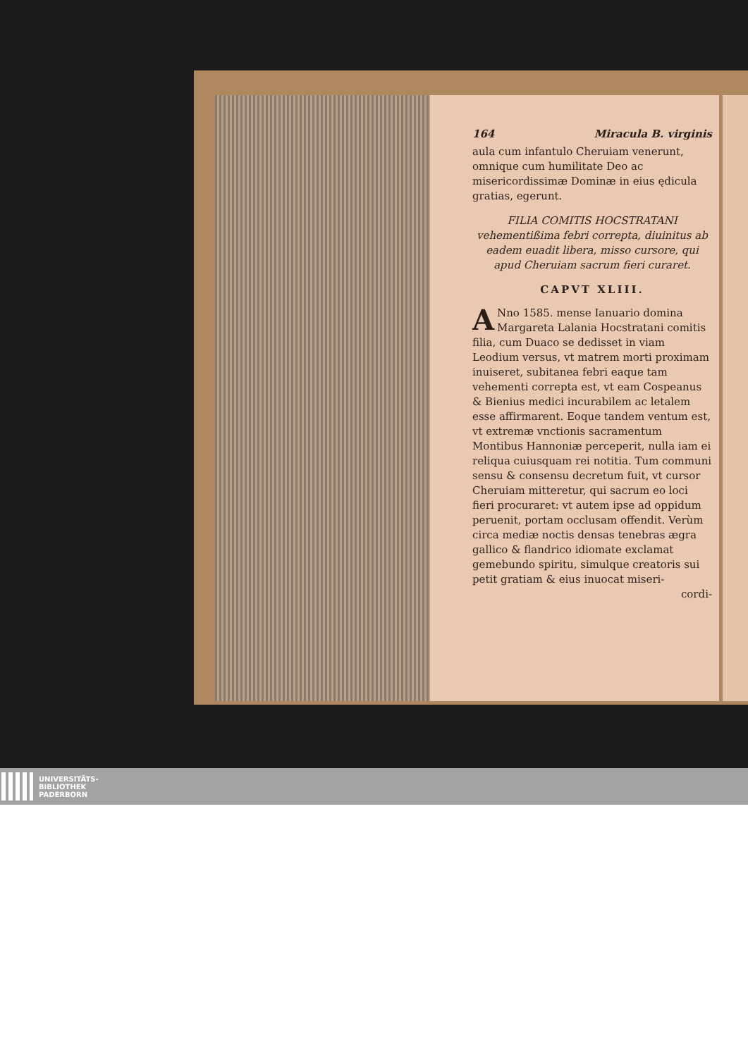164 Miracula B. virginis
aula cum infantulo Cheruiam venerunt, omnique cum humilitate Deo ac misericordissimæ Dominæ in eius ędicula gratias, egerunt.
FILIA COMITIS HOCSTRATANI vehementißima febri correpta, diuinitus ab eadem euadit libera, misso cursore, qui apud Cheruiam sacrum fieri curaret.
CAPVT XLIII.
ANno 1585. mense Ianuario domina Margareta Lalania Hocstratani comitis filia, cum Duaco se dedisset in viam Leodium versus, vt matrem morti proximam inuiseret, subitanea febri eaque tam vehementi correpta est, vt eam Cospeanus & Bienius medici incurabilem ac letalem esse affirmarent. Eoque tandem ventum est, vt extremæ vnctionis sacramentum Montibus Hannoniæ perceperit, nulla iam ei reliqua cuiusquam rei notitia. Tum communi sensu & consensu decretum fuit, vt cursor Cheruiam mitteretur, qui sacrum eo loci fieri procuraret: vt autem ipse ad oppidum peruenit, portam occlusam offendit. Verùm circa mediæ noctis densas tenebras ægra gallico & flandrico idiomate exclamat gemebundo spiritu, simulque creatoris sui petit gratiam & eius inuocat miseri-
cordi-
UNIVERSITÄTS-
BIBLIOTHEK
PADERBORN